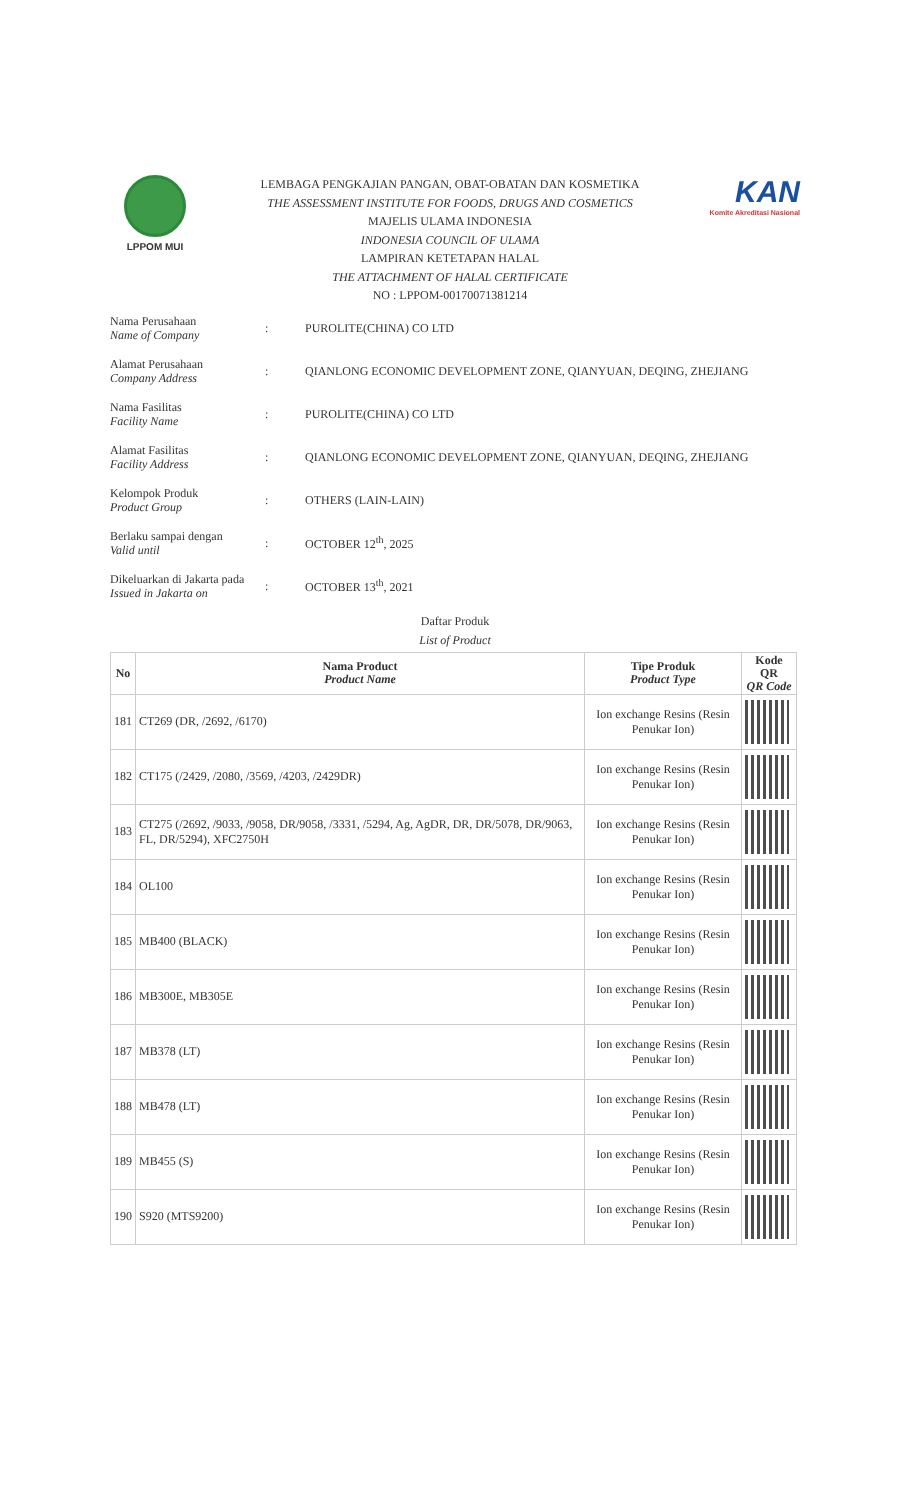LPPOM MUI
LEMBAGA PENGKAJIAN PANGAN, OBAT-OBATAN DAN KOSMETIKA
THE ASSESSMENT INSTITUTE FOR FOODS, DRUGS AND COSMETICS
MAJELIS ULAMA INDONESIA
INDONESIA COUNCIL OF ULAMA
LAMPIRAN KETETAPAN HALAL
THE ATTACHMENT OF HALAL CERTIFICATE
NO : LPPOM-00170071381214
KAN
Komite Akreditasi Nasional
Nama Perusahaan
Name of Company
: PUROLITE(CHINA) CO LTD
Alamat Perusahaan
Company Address
:
QIANLONG ECONOMIC DEVELOPMENT ZONE, QIANYUAN, DEQING, ZHEJIANG
Nama Fasilitas
Facility Name
: PUROLITE(CHINA) CO LTD
Alamat Fasilitas
Facility Address
:
QIANLONG ECONOMIC DEVELOPMENT ZONE, QIANYUAN, DEQING, ZHEJIANG
Kelompok Produk
Product Group
: OTHERS (LAIN-LAIN)
Berlaku sampai dengan
Valid until
: OCTOBER 12<sup>th</sup>, 2025
Dikeluarkan di Jakarta pada
Issued in Jakarta on
: OCTOBER 13<sup>th</sup>, 2021
Daftar Produk
List of Product
| No | Nama Product Product Name | Tipe Produk Product Type | Kode QR QR Code |
| --- | --- | --- | --- |
| 181 | CT269 (DR, /2692, /6170) | Ion exchange Resins (Resin Penukar Ion) | |
| 182 | CT175 (/2429, /2080, /3569, /4203, /2429DR) | Ion exchange Resins (Resin Penukar Ion) | |
| 183 | CT275 (/2692, /9033, /9058, DR/9058, /3331, /5294, Ag, AgDR, DR, DR/5078, DR/9063, FL, DR/5294), XFC2750H | Ion exchange Resins (Resin Penukar Ion) | |
| 184 | OL100 | Ion exchange Resins (Resin Penukar Ion) | |
| 185 | MB400 (BLACK) | Ion exchange Resins (Resin Penukar Ion) | |
| 186 | MB300E, MB305E | Ion exchange Resins (Resin Penukar Ion) | |
| 187 | MB378 (LT) | Ion exchange Resins (Resin Penukar Ion) | |
| 188 | MB478 (LT) | Ion exchange Resins (Resin Penukar Ion) | |
| 189 | MB455 (S) | Ion exchange Resins (Resin Penukar Ion) | |
| 190 | S920 (MTS9200) | Ion exchange Resins (Resin Penukar Ion) | |